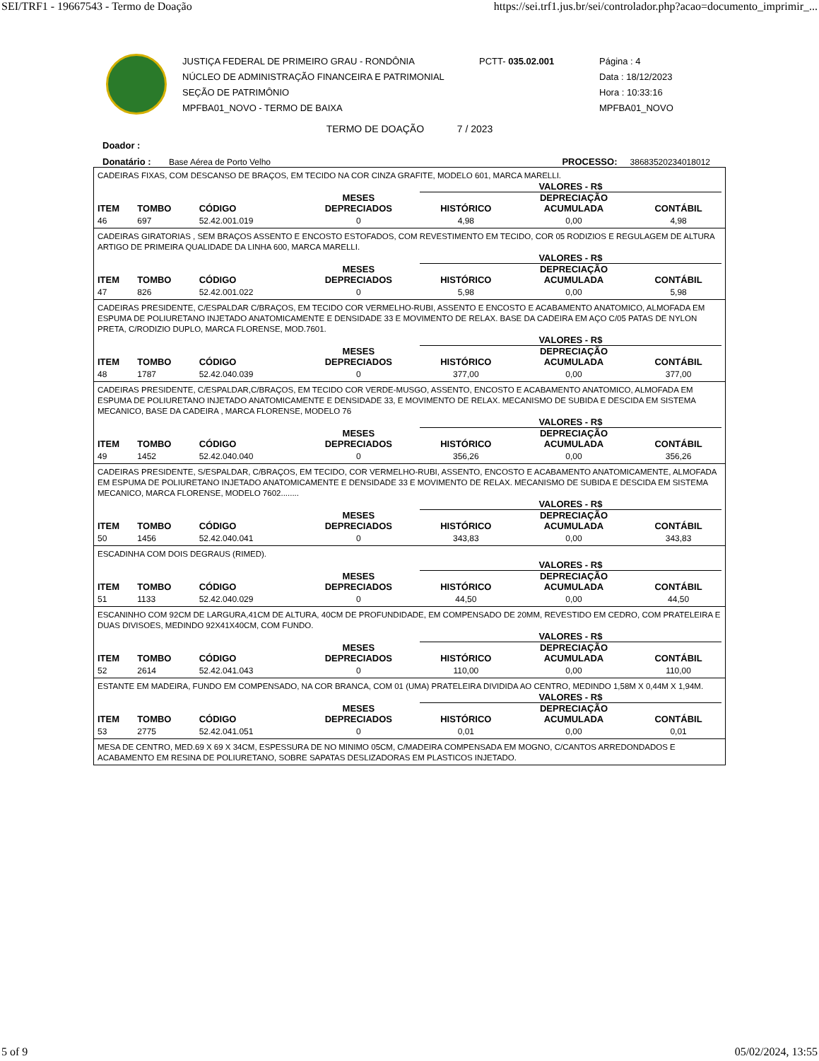SEI/TRF1 - 19667543 - Termo de Doação https://sei.trf1.jus.br/sei/controlador.php?acao=documento_imprimir_...
JUSTIÇA FEDERAL DE PRIMEIRO GRAU - RONDÔNIA
NÚCLEO DE ADMINISTRAÇÃO FINANCEIRA E PATRIMONIAL
SEÇÃO DE PATRIMÔNIO
MPFBA01_NOVO - TERMO DE BAIXA
PCTT- 035.02.001 Página : 4
Data : 18/12/2023
Hora : 10:33:16
MPFBA01_NOVO
TERMO DE DOAÇÃO 7 / 2023
Doador :
Donatário : Base Aérea de Porto Velho PROCESSO: 38683520234018012
CADEIRAS FIXAS, COM DESCANSO DE BRAÇOS, EM TECIDO NA COR CINZA GRAFITE, MODELO 601, MARCA MARELLI.
| | | | | | VALORES - R$ | | |
| --- | --- | --- | --- | --- | --- | --- | --- |
| ITEM | TOMBO | CÓDIGO | | MESES DEPRECIADOS | HISTÓRICO | DEPRECIAÇÃO ACUMULADA | CONTÁBIL |
| 46 | 697 | 52.42.001.019 | | 0 | 4,98 | 0,00 | 4,98 |
CADEIRAS GIRATORIAS , SEM BRAÇOS ASSENTO E ENCOSTO ESTOFADOS, COM REVESTIMENTO EM TECIDO, COR 05 RODIZIOS E REGULAGEM DE ALTURA ARTIGO DE PRIMEIRA QUALIDADE DA LINHA 600, MARCA MARELLI.
| | | | | | VALORES - R$ | | |
| --- | --- | --- | --- | --- | --- | --- | --- |
| ITEM | TOMBO | CÓDIGO | | MESES DEPRECIADOS | HISTÓRICO | DEPRECIAÇÃO ACUMULADA | CONTÁBIL |
| 47 | 826 | 52.42.001.022 | | 0 | 5,98 | 0,00 | 5,98 |
CADEIRAS PRESIDENTE, C/ESPALDAR C/BRAÇOS, EM TECIDO COR VERMELHO-RUBI, ASSENTO E ENCOSTO E ACABAMENTO ANATOMICO, ALMOFADA EM ESPUMA DE POLIURETANO INJETADO ANATOMICAMENTE E DENSIDADE 33 E MOVIMENTO DE RELAX. BASE DA CADEIRA EM AÇO C/05 PATAS DE NYLON PRETA, C/RODIZIO DUPLO, MARCA FLORENSE, MOD.7601.
| | | | | | VALORES - R$ | | |
| --- | --- | --- | --- | --- | --- | --- | --- |
| ITEM | TOMBO | CÓDIGO | | MESES DEPRECIADOS | HISTÓRICO | DEPRECIAÇÃO ACUMULADA | CONTÁBIL |
| 48 | 1787 | 52.42.040.039 | | 0 | 377,00 | 0,00 | 377,00 |
CADEIRAS PRESIDENTE, C/ESPALDAR,C/BRAÇOS, EM TECIDO COR VERDE-MUSGO, ASSENTO, ENCOSTO E ACABAMENTO ANATOMICO, ALMOFADA EM ESPUMA DE POLIURETANO INJETADO ANATOMICAMENTE E DENSIDADE 33, E MOVIMENTO DE RELAX. MECANISMO DE SUBIDA E DESCIDA EM SISTEMA MECANICO, BASE DA CADEIRA , MARCA FLORENSE, MODELO 76
| | | | | | VALORES - R$ | | |
| --- | --- | --- | --- | --- | --- | --- | --- |
| ITEM | TOMBO | CÓDIGO | | MESES DEPRECIADOS | HISTÓRICO | DEPRECIAÇÃO ACUMULADA | CONTÁBIL |
| 49 | 1452 | 52.42.040.040 | | 0 | 356,26 | 0,00 | 356,26 |
CADEIRAS PRESIDENTE, S/ESPALDAR, C/BRAÇOS, EM TECIDO, COR VERMELHO-RUBI, ASSENTO, ENCOSTO E ACABAMENTO ANATOMICAMENTE, ALMOFADA EM ESPUMA DE POLIURETANO INJETADO ANATOMICAMENTE E DENSIDADE 33 E MOVIMENTO DE RELAX. MECANISMO DE SUBIDA E DESCIDA EM SISTEMA MECANICO, MARCA FLORENSE, MODELO 7602........
| | | | | | VALORES - R$ | | |
| --- | --- | --- | --- | --- | --- | --- | --- |
| ITEM | TOMBO | CÓDIGO | | MESES DEPRECIADOS | HISTÓRICO | DEPRECIAÇÃO ACUMULADA | CONTÁBIL |
| 50 | 1456 | 52.42.040.041 | | 0 | 343,83 | 0,00 | 343,83 |
ESCADINHA COM DOIS DEGRAUS (RIMED).
| | | | | | VALORES - R$ | | |
| --- | --- | --- | --- | --- | --- | --- | --- |
| ITEM | TOMBO | CÓDIGO | | MESES DEPRECIADOS | HISTÓRICO | DEPRECIAÇÃO ACUMULADA | CONTÁBIL |
| 51 | 1133 | 52.42.040.029 | | 0 | 44,50 | 0,00 | 44,50 |
ESCANINHO COM 92CM DE LARGURA,41CM DE ALTURA, 40CM DE PROFUNDIDADE, EM COMPENSADO DE 20MM, REVESTIDO EM CEDRO, COM PRATELEIRA E DUAS DIVISOES, MEDINDO 92X41X40CM, COM FUNDO.
| | | | | | VALORES - R$ | | |
| --- | --- | --- | --- | --- | --- | --- | --- |
| ITEM | TOMBO | CÓDIGO | | MESES DEPRECIADOS | HISTÓRICO | DEPRECIAÇÃO ACUMULADA | CONTÁBIL |
| 52 | 2614 | 52.42.041.043 | | 0 | 110,00 | 0,00 | 110,00 |
ESTANTE EM MADEIRA, FUNDO EM COMPENSADO, NA COR BRANCA, COM 01 (UMA) PRATELEIRA DIVIDIDA AO CENTRO, MEDINDO 1,58M X 0,44M X 1,94M.
| | | | | | VALORES - R$ | | |
| --- | --- | --- | --- | --- | --- | --- | --- |
| ITEM | TOMBO | CÓDIGO | | MESES DEPRECIADOS | HISTÓRICO | DEPRECIAÇÃO ACUMULADA | CONTÁBIL |
| 53 | 2775 | 52.42.041.051 | | 0 | 0,01 | 0,00 | 0,01 |
MESA DE CENTRO, MED.69 X 69 X 34CM, ESPESSURA DE NO MINIMO 05CM, C/MADEIRA COMPENSADA EM MOGNO, C/CANTOS ARREDONDADOS E ACABAMENTO EM RESINA DE POLIURETANO, SOBRE SAPATAS DESLIZADORAS EM PLASTICOS INJETADO.
5 of 9 05/02/2024, 13:55